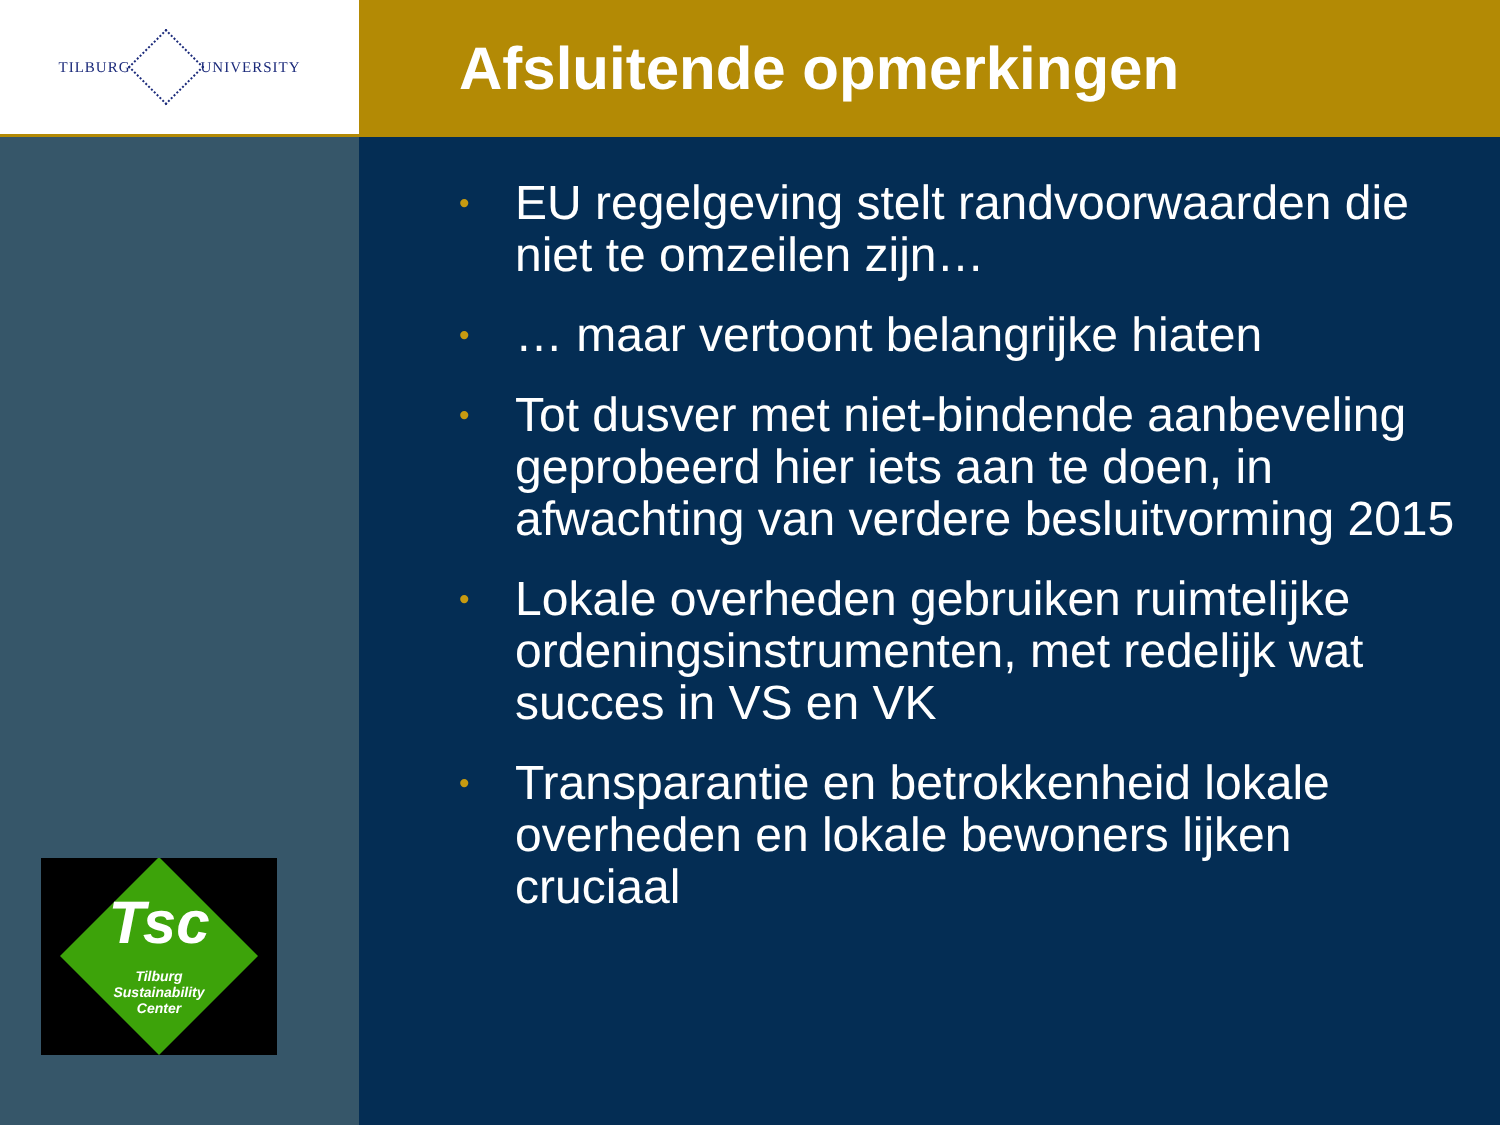TILBURG UNIVERSITY
Afsluitende opmerkingen
Tsc
Tilburg
Sustainability
Center
• EU regelgeving stelt randvoorwaarden die niet te omzeilen zijn…
• … maar vertoont belangrijke hiaten
• Tot dusver met niet-bindende aanbeveling geprobeerd hier iets aan te doen, in afwachting van verdere besluitvorming 2015
• Lokale overheden gebruiken ruimtelijke ordeningsinstrumenten, met redelijk wat succes in VS en VK
• Transparantie en betrokkenheid lokale overheden en lokale bewoners lijken cruciaal